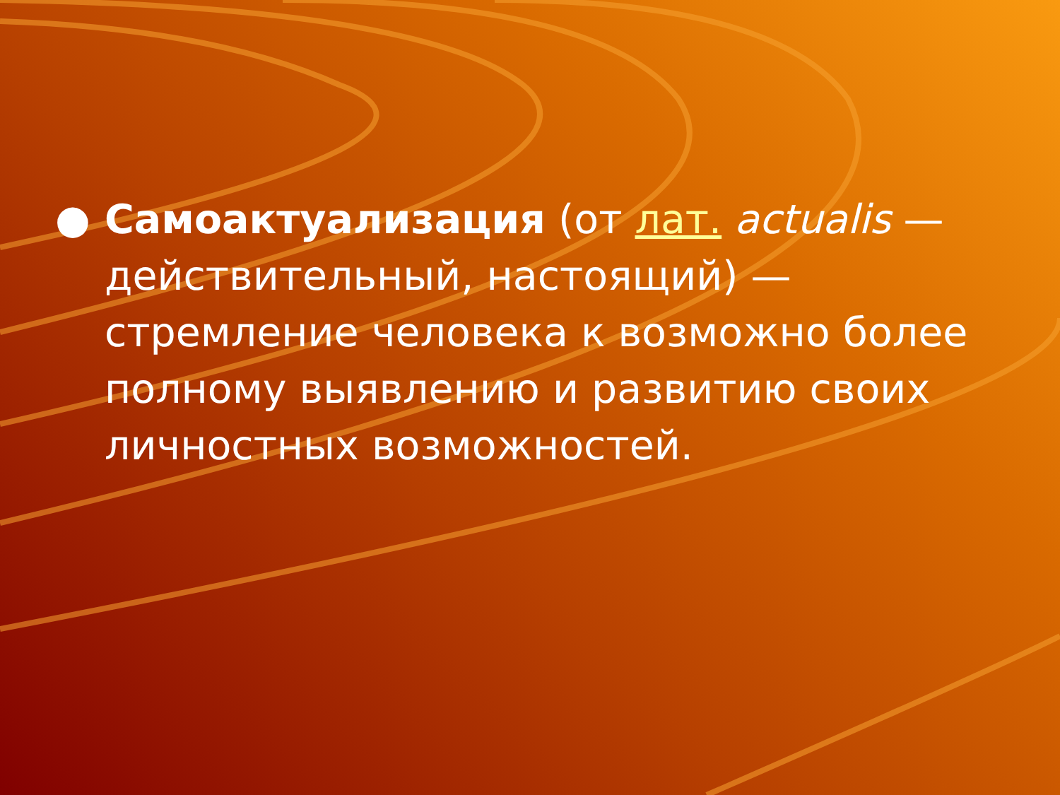● Самоактуализация (от лат. actualis — действительный, настоящий) — стремление человека к возможно более полному выявлению и развитию своих личностных возможностей.